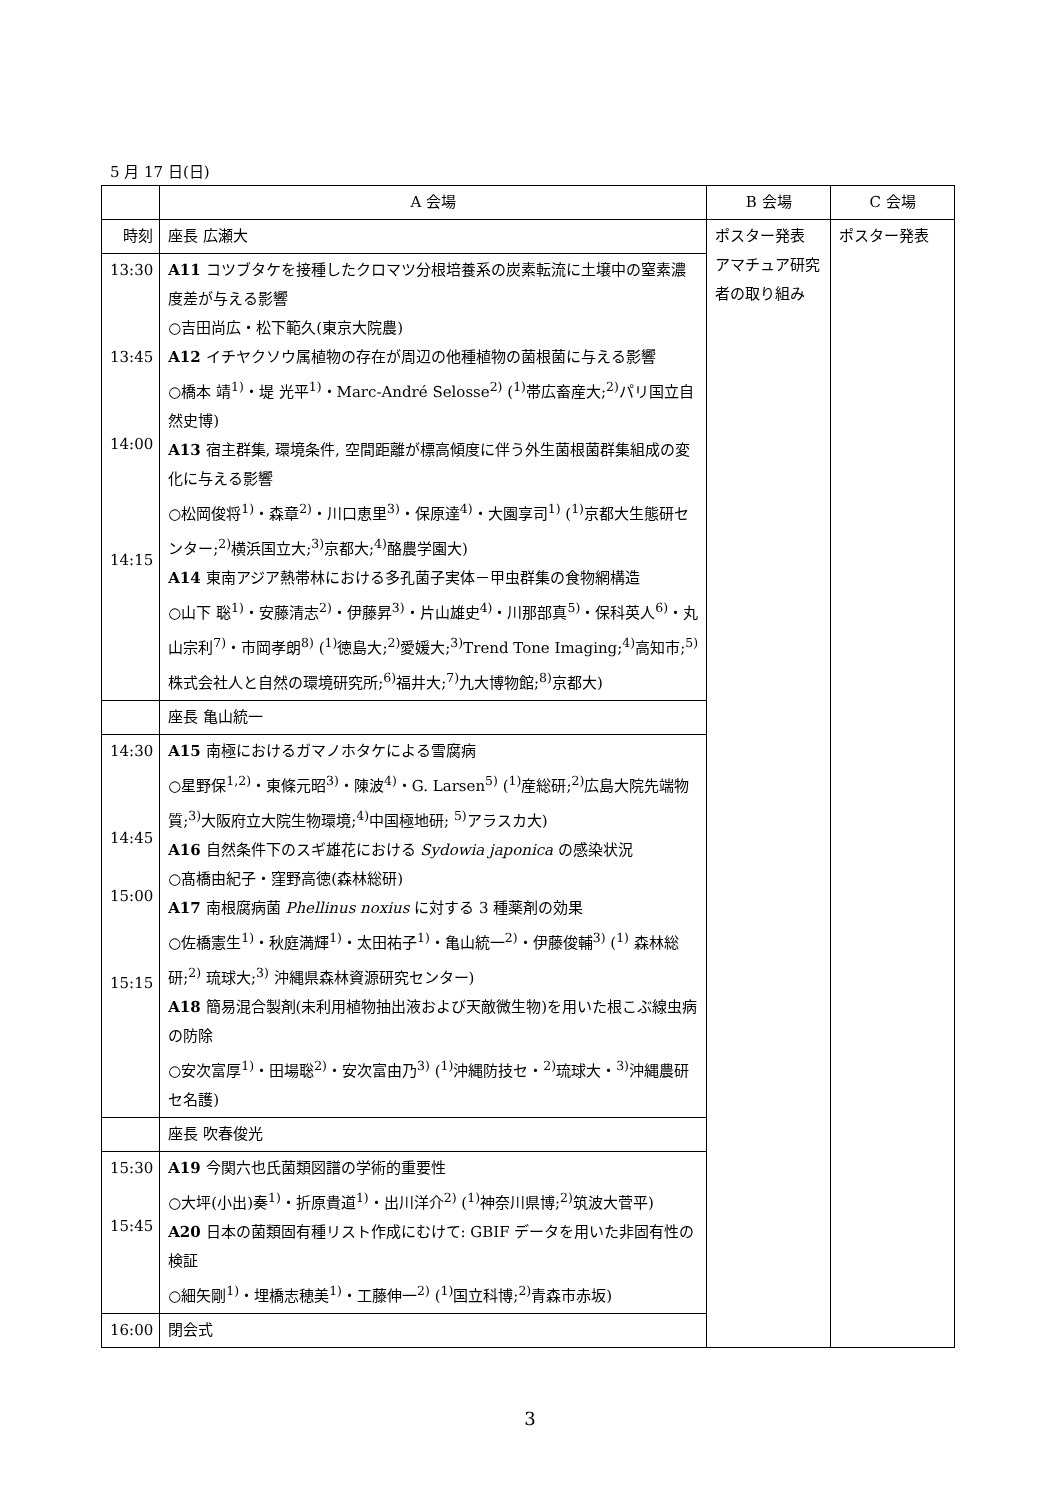5 月 17 日(日)
| | A 会場 | B 会場 | C 会場 | | |
| 時刻 | 座長 広瀬大 | ポスター発表 アマチュア研究者の取り組み | ポスター発表 | | |
| 13:30 13:45 14:00 14:15 | A11 コツブタケを接種したクロマツ分根培養系の炭素転流に土壌中の窒素濃度差が与える影響 ○吉田尚広・松下範久(東京大院農) A12 イチヤクソウ属植物の存在が周辺の他種植物の菌根菌に与える影響 ○橋本 靖<sup>1)</sup>・堤 光平<sup>1)</sup>・Marc-André Selosse<sup>2)</sup> (<sup>1)</sup>帯広畜産大;<sup>2)</sup>パリ国立自然史博) A13 宿主群集, 環境条件, 空間距離が標高傾度に伴う外生菌根菌群集組成の変化に与える影響 ○松岡俊将<sup>1)</sup>・森章<sup>2)</sup>・川口恵里<sup>3)</sup>・保原達<sup>4)</sup>・大園享司<sup>1)</sup> (<sup>1)</sup>京都大生態研センター;<sup>2)</sup>横浜国立大;<sup>3)</sup>京都大;<sup>4)</sup>酪農学園大) A14 東南アジア熱帯林における多孔菌子実体－甲虫群集の食物網構造 ○山下 聡<sup>1)</sup>・安藤清志<sup>2)</sup>・伊藤昇<sup>3)</sup>・片山雄史<sup>4)</sup>・川那部真<sup>5)</sup>・保科英人<sup>6)</sup>・丸山宗利<sup>7)</sup>・市岡孝朗<sup>8)</sup> (<sup>1)</sup>徳島大;<sup>2)</sup>愛媛大;<sup>3)</sup>Trend Tone Imaging;<sup>4)</sup>高知市;<sup>5)</sup>株式会社人と自然の環境研究所;<sup>6)</sup>福井大;<sup>7)</sup>九大博物館;<sup>8)</sup>京都大) | | | | |
| | 座長 亀山統一 | | | | |
| 14:30 14:45 15:00 15:15 | A15 南極におけるガマノホタケによる雪腐病 ○星野保<sup>1,2)</sup>・東條元昭<sup>3)</sup>・陳波<sup>4)</sup>・G. Larsen<sup>5)</sup> (<sup>1)</sup>産総研;<sup>2)</sup>広島大院先端物質;<sup>3)</sup>大阪府立大院生物環境;<sup>4)</sup>中国極地研; <sup>5)</sup>アラスカ大) A16 自然条件下のスギ雄花における Sydowia japonica の感染状況 ○髙橋由紀子・窪野高徳(森林総研) A17 南根腐病菌 Phellinus noxius に対する 3 種薬剤の効果 ○佐橋憲生<sup>1)</sup>・秋庭満輝<sup>1)</sup>・太田祐子<sup>1)</sup>・亀山統一<sup>2)</sup>・伊藤俊輔<sup>3)</sup> (<sup>1)</sup> 森林総研;<sup>2)</sup> 琉球大;<sup>3)</sup> 沖縄県森林資源研究センター) A18 簡易混合製剤(未利用植物抽出液および天敵微生物)を用いた根こぶ線虫病の防除 ○安次富厚<sup>1)</sup>・田場聡<sup>2)</sup>・安次富由乃<sup>3)</sup> (<sup>1)</sup>沖縄防技セ・<sup>2)</sup>琉球大・<sup>3)</sup>沖縄農研セ名護) | | | | |
| | 座長 吹春俊光 | | | | |
| 15:30 15:45 | A19 今関六也氏菌類図譜の学術的重要性 ○大坪(小出)奏<sup>1)</sup>・折原貴道<sup>1)</sup>・出川洋介<sup>2)</sup> (<sup>1)</sup>神奈川県博;<sup>2)</sup>筑波大菅平) A20 日本の菌類固有種リスト作成にむけて: GBIF データを用いた非固有性の検証 ○細矢剛<sup>1)</sup>・埋橋志穂美<sup>1)</sup>・工藤伸一<sup>2)</sup> (<sup>1)</sup>国立科博;<sup>2)</sup>青森市赤坂) | | | | |
| 16:00 | 閉会式 | | | | |
3